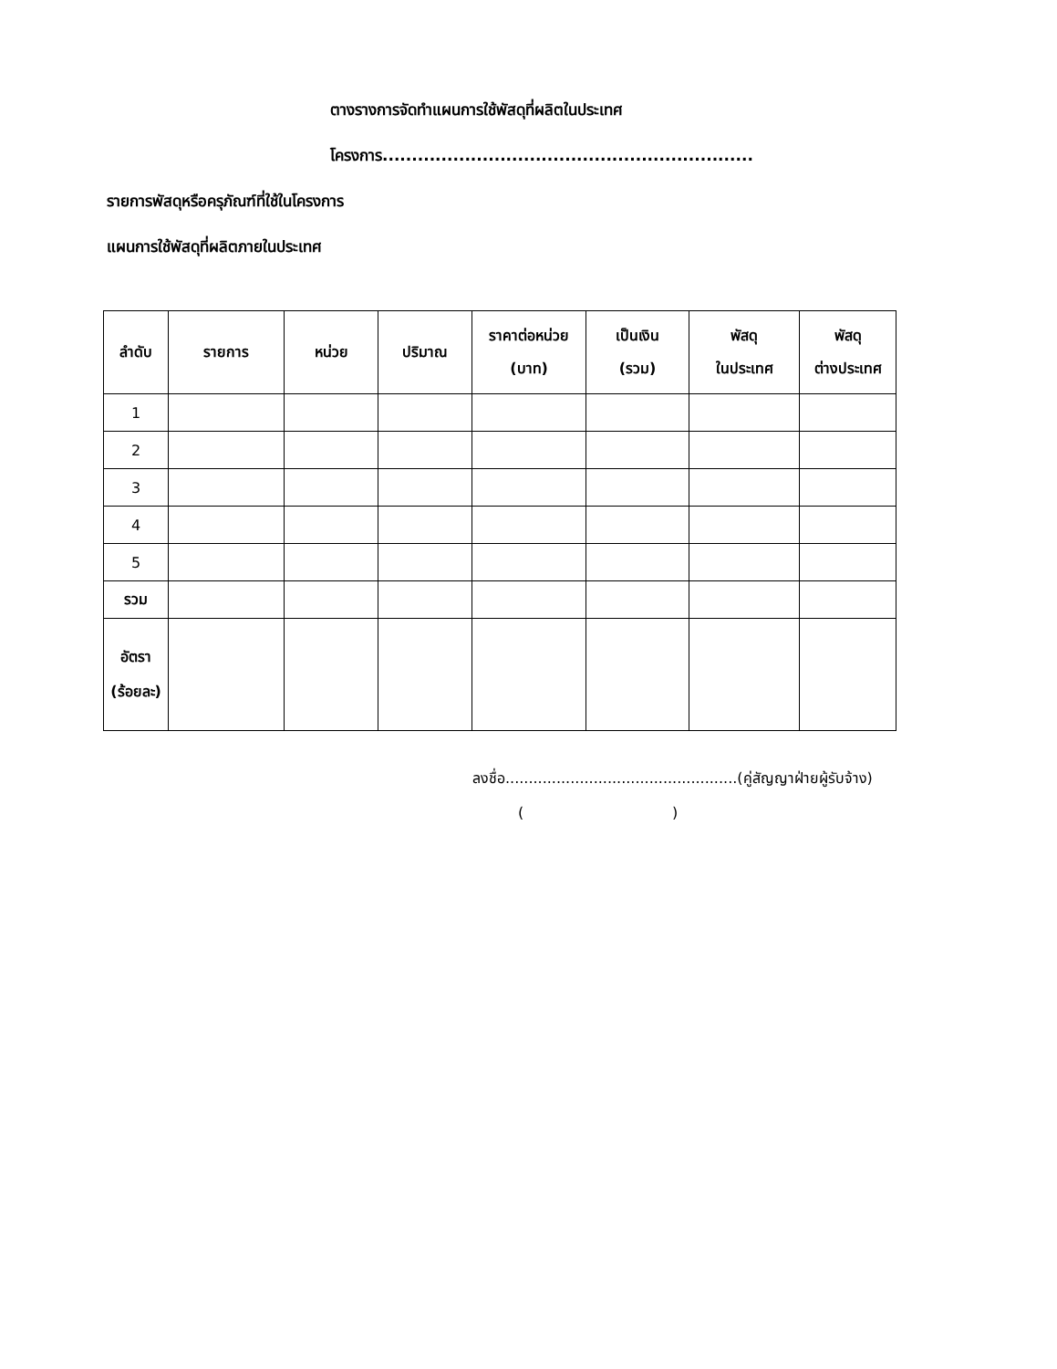ตางรางการจัดทำแผนการใช้พัสดุที่ผลิตในประเทศ
โครงการ...............................................................
รายการพัสดุหรือครุภัณฑ์ที่ใช้ในโครงการ
แผนการใช้พัสดุที่ผลิตภายในประเทศ
| ลำดับ | รายการ | หน่วย | ปริมาณ | ราคาต่อหน่วย (บาท) | เป็นเงิน (รวม) | พัสดุ ในประเทศ | พัสดุ ต่างประเทศ |
| --- | --- | --- | --- | --- | --- | --- | --- |
| 1 | | | | | | | |
| 2 | | | | | | | |
| 3 | | | | | | | |
| 4 | | | | | | | |
| 5 | | | | | | | |
| รวม | | | | | | | |
| อัตรา (ร้อยละ) | | | | | | | |
ลงชื่อ..................................................(คู่สัญญาฝ่ายผู้รับจ้าง)
( )